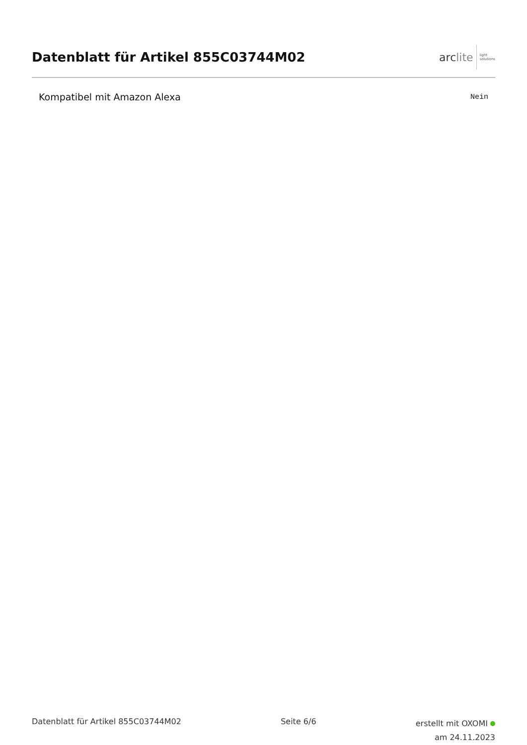Datenblatt für Artikel 855C03744M02
arclite
light
solutions
| Kompatibel mit Amazon Alexa | Nein |
Datenblatt für Artikel 855C03744M02
Seite 6/6
erstellt mit OXOMI
am 24.11.2023